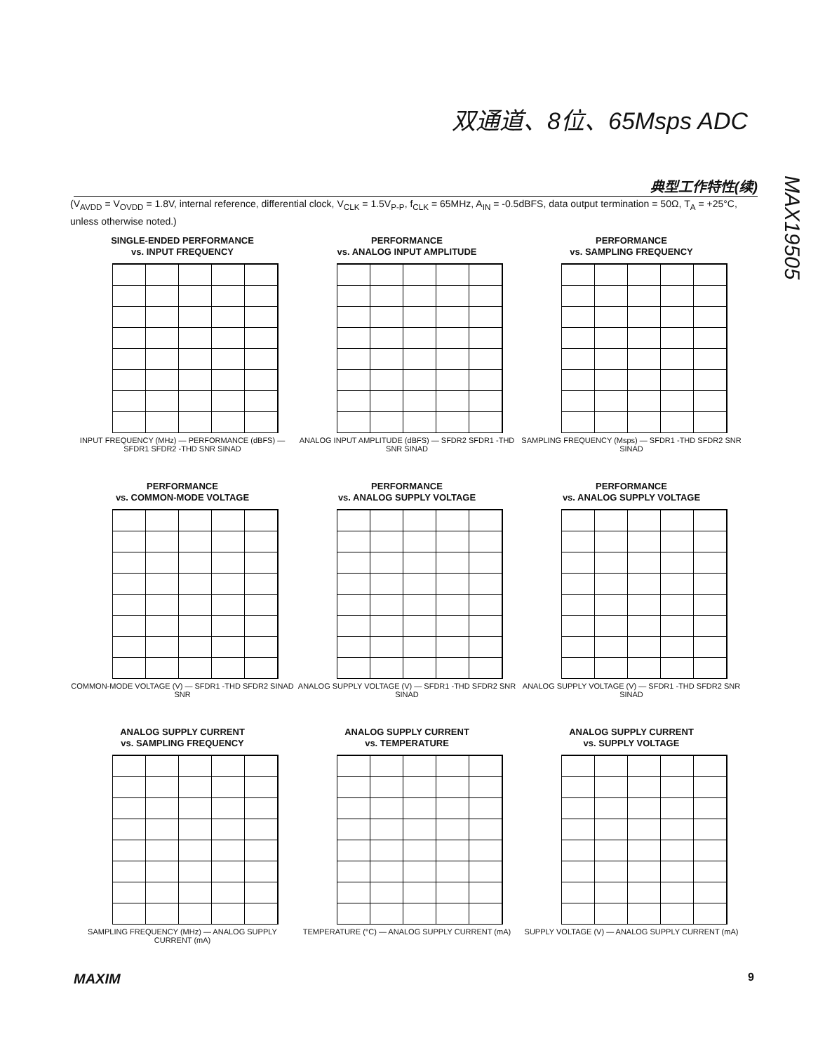双通道、8位、65Msps ADC
MAX19505
典型工作特性(续)
(V<sub>AVDD</sub> = V<sub>OVDD</sub> = 1.8V, internal reference, differential clock, V<sub>CLK</sub> = 1.5V<sub>P-P</sub>, f<sub>CLK</sub> = 65MHz, A<sub>IN</sub> = -0.5dBFS, data output termination = 50Ω, T<sub>A</sub> = +25°C, unless otherwise noted.)
SINGLE-ENDED PERFORMANCE
vs. INPUT FREQUENCY
INPUT FREQUENCY (MHz) — PERFORMANCE (dBFS) — SFDR1 SFDR2 -THD SNR SINAD
PERFORMANCE
vs. ANALOG INPUT AMPLITUDE
ANALOG INPUT AMPLITUDE (dBFS) — SFDR2 SFDR1 -THD SNR SINAD
PERFORMANCE
vs. SAMPLING FREQUENCY
SAMPLING FREQUENCY (Msps) — SFDR1 -THD SFDR2 SNR SINAD
PERFORMANCE
vs. COMMON-MODE VOLTAGE
COMMON-MODE VOLTAGE (V) — SFDR1 -THD SFDR2 SINAD SNR
PERFORMANCE
vs. ANALOG SUPPLY VOLTAGE
ANALOG SUPPLY VOLTAGE (V) — SFDR1 -THD SFDR2 SNR SINAD
PERFORMANCE
vs. ANALOG SUPPLY VOLTAGE
ANALOG SUPPLY VOLTAGE (V) — SFDR1 -THD SFDR2 SNR SINAD
ANALOG SUPPLY CURRENT
vs. SAMPLING FREQUENCY
SAMPLING FREQUENCY (MHz) — ANALOG SUPPLY CURRENT (mA)
ANALOG SUPPLY CURRENT
vs. TEMPERATURE
TEMPERATURE (°C) — ANALOG SUPPLY CURRENT (mA)
ANALOG SUPPLY CURRENT
vs. SUPPLY VOLTAGE
SUPPLY VOLTAGE (V) — ANALOG SUPPLY CURRENT (mA)
MAXIM 9